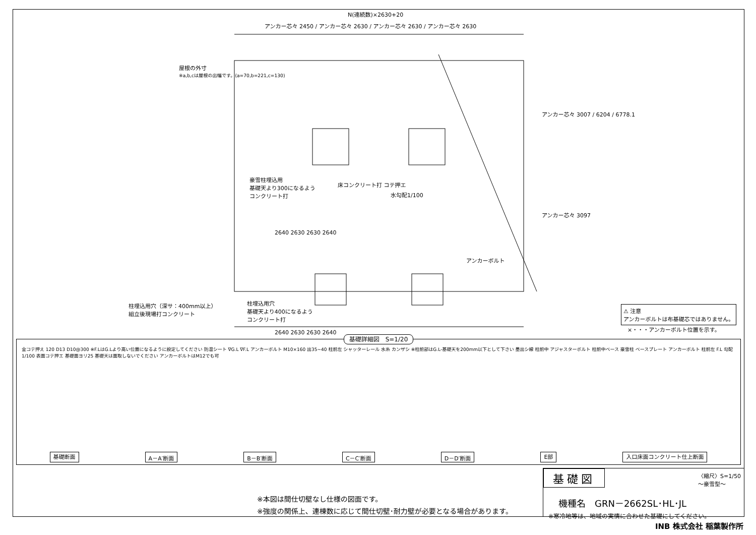N(連続数)×2630+20
アンカー芯々 2450 / アンカー芯々 2630 / アンカー芯々 2630 / アンカー芯々 2630
屋根の外寸
※a,b,cは屋根の出幅です。(a=70,b=221,c=130)
豪雪柱埋込用
基礎天より300になるよう
コンクリート打
床コンクリート打 コテ押エ
水勾配1/100
アンカー芯々 3007 / 6204 / 6778.1
アンカー芯々 3097
アンカーボルト
柱埋込用穴（深サ：400mm以上）
組立後現場打コンクリート
柱埋込用穴
基礎天より400になるよう
コンクリート打
2640 2630 2630 2640
2640 2630 2630 2640
⚠ 注意
アンカーボルトは布基礎芯ではありません。
×・・・アンカーボルト位置を示す。
基礎詳細図　S=1/20
金コテ押え 120 D13 D10@300 ※F.LはG.Lより高い位置になるように設定してください 防湿シート ∇G.L ∇F.L アンカーボルト M10×160 出35~40 柱前左 シャッターレール 水糸 カンザシ ※柱前部はG.L-基礎天を200mm以下として下さい 墨出シ線 柱前中 アジャスターボルト 柱前中ベース 豪雪柱 ベースプレート アンカーボルト 柱前左 F.L 勾配1/100 表面コテ押エ 基礎面ヨリ25 基礎天は面取しないでください アンカーボルトはM12でも可
基礎断面 A－A′断面 B－B′断面 C－C′断面 D－D′断面 E部 入口床面コンクリート仕上断面
※本図は間仕切壁なし仕様の図面です。
※強度の関係上、連棟数に応じて間仕切壁･耐力壁が必要となる場合があります。
基礎図 〈縮尺〉S=1/50
～豪雪型～
機種名　GRN－2662SL･HL･JL
※寒冷地等は、地域の実情に合わせた基礎にしてください。
INB 株式会社 稲葉製作所